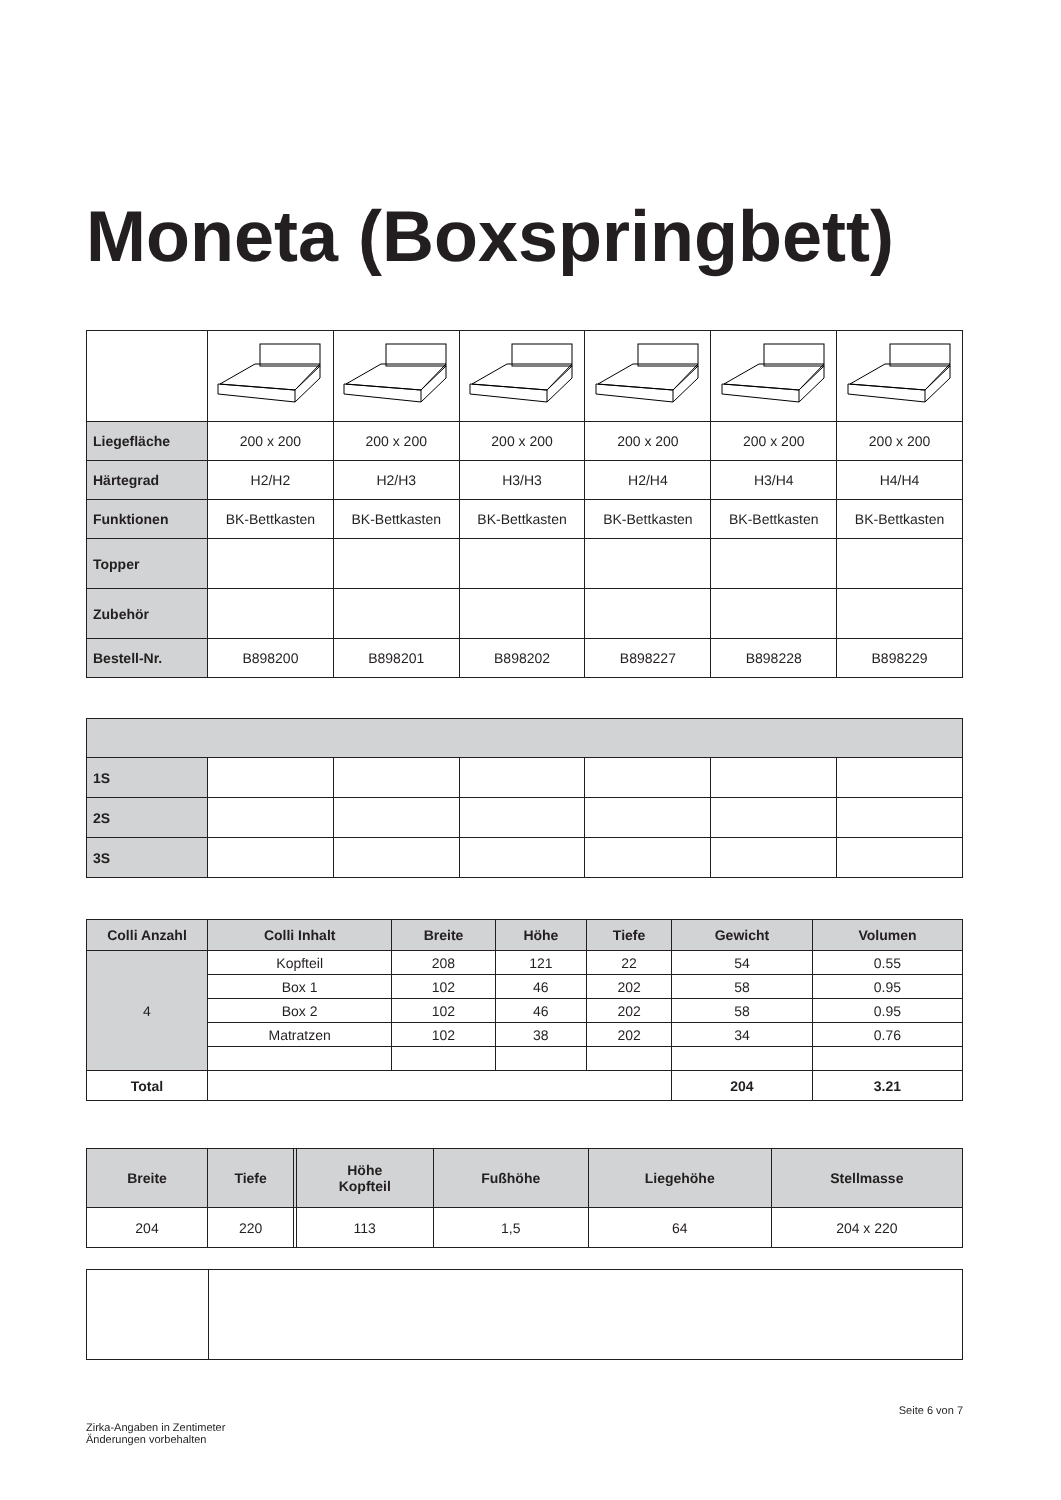Moneta (Boxspringbett)
| Liegefläche | 200 x 200 | 200 x 200 | 200 x 200 | 200 x 200 | 200 x 200 | 200 x 200 |
| Härtegrad | H2/H2 | H2/H3 | H3/H3 | H2/H4 | H3/H4 | H4/H4 |
| Funktionen | BK-Bettkasten | BK-Bettkasten | BK-Bettkasten | BK-Bettkasten | BK-Bettkasten | BK-Bettkasten |
| Topper | | | | | | |
| Zubehör | | | | | | |
| Bestell-Nr. | B898200 | B898201 | B898202 | B898227 | B898228 | B898229 |
| 1S | | | | | | |
| 2S | | | | | | |
| 3S | | | | | | |
| Colli Anzahl | Colli Inhalt | Breite | Höhe | Tiefe | Gewicht | Volumen |
| --- | --- | --- | --- | --- | --- | --- |
| 4 | Kopfteil | 208 | 121 | 22 | 54 | 0.55 |
| | Box 1 | 102 | 46 | 202 | 58 | 0.95 |
| | Box 2 | 102 | 46 | 202 | 58 | 0.95 |
| | Matratzen | 102 | 38 | 202 | 34 | 0.76 |
| Total | | | | | 204 | 3.21 |
| Breite | Tiefe | | Höhe Kopfteil | Fußhöhe | Liegehöhe | Stellmasse |
| --- | --- | --- | --- | --- | --- | --- |
| 204 | 220 | | 113 | 1,5 | 64 | 204 x 220 |
Seite 6 von 7
Zirka-Angaben in Zentimeter
Änderungen vorbehalten